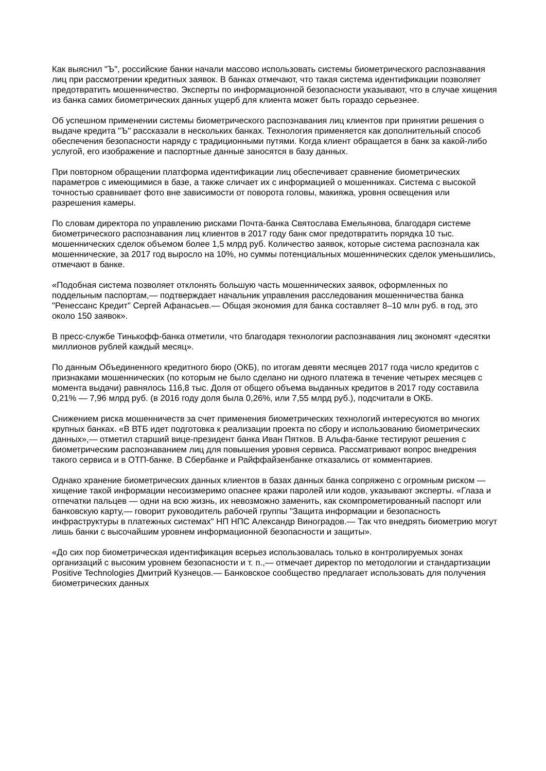Как выяснил "Ъ", российские банки начали массово использовать системы биометрического распознавания лиц при рассмотрении кредитных заявок. В банках отмечают, что такая система идентификации позволяет предотвратить мошенничество. Эксперты по информационной безопасности указывают, что в случае хищения из банка самих биометрических данных ущерб для клиента может быть гораздо серьезнее.
Об успешном применении системы биометрического распознавания лиц клиентов при принятии решения о выдаче кредита "Ъ" рассказали в нескольких банках. Технология применяется как дополнительный способ обеспечения безопасности наряду с традиционными путями. Когда клиент обращается в банк за какой-либо услугой, его изображение и паспортные данные заносятся в базу данных.
При повторном обращении платформа идентификации лиц обеспечивает сравнение биометрических параметров с имеющимися в базе, а также сличает их с информацией о мошенниках. Система с высокой точностью сравнивает фото вне зависимости от поворота головы, макияжа, уровня освещения или разрешения камеры.
По словам директора по управлению рисками Почта-банка Святослава Емельянова, благодаря системе биометрического распознавания лиц клиентов в 2017 году банк смог предотвратить порядка 10 тыс. мошеннических сделок объемом более 1,5 млрд руб. Количество заявок, которые система распознала как мошеннические, за 2017 год выросло на 10%, но суммы потенциальных мошеннических сделок уменьшились, отмечают в банке.
«Подобная система позволяет отклонять большую часть мошеннических заявок, оформленных по поддельным паспортам,— подтверждает начальник управления расследования мошенничества банка "Ренессанс Кредит" Сергей Афанасьев.— Общая экономия для банка составляет 8–10 млн руб. в год, это около 150 заявок».
В пресс-службе Тинькофф-банка отметили, что благодаря технологии распознавания лиц экономят «десятки миллионов рублей каждый месяц».
По данным Объединенного кредитного бюро (ОКБ), по итогам девяти месяцев 2017 года число кредитов с признаками мошеннических (по которым не было сделано ни одного платежа в течение четырех месяцев с момента выдачи) равнялось 116,8 тыс. Доля от общего объема выданных кредитов в 2017 году составила 0,21% — 7,96 млрд руб. (в 2016 году доля была 0,26%, или 7,55 млрд руб.), подсчитали в ОКБ.
Снижением риска мошенничеств за счет применения биометрических технологий интересуются во многих крупных банках. «В ВТБ идет подготовка к реализации проекта по сбору и использованию биометрических данных»,— отметил старший вице-президент банка Иван Пятков. В Альфа-банке тестируют решения с биометрическим распознаванием лиц для повышения уровня сервиса. Рассматривают вопрос внедрения такого сервиса и в ОТП-банке. В Сбербанке и Райффайзенбанке отказались от комментариев.
Однако хранение биометрических данных клиентов в базах данных банка сопряжено с огромным риском — хищение такой информации несоизмеримо опаснее кражи паролей или кодов, указывают эксперты. «Глаза и отпечатки пальцев — одни на всю жизнь, их невозможно заменить, как скомпрометированный паспорт или банковскую карту,— говорит руководитель рабочей группы "Защита информации и безопасность инфраструктуры в платежных системах" НП НПС Александр Виноградов.— Так что внедрять биометрию могут лишь банки с высочайшим уровнем информационной безопасности и защиты».
«До сих пор биометрическая идентификация всерьез использовалась только в контролируемых зонах организаций с высоким уровнем безопасности и т. п.,— отмечает директор по методологии и стандартизации Positive Technologies Дмитрий Кузнецов.— Банковское сообщество предлагает использовать для получения биометрических данных